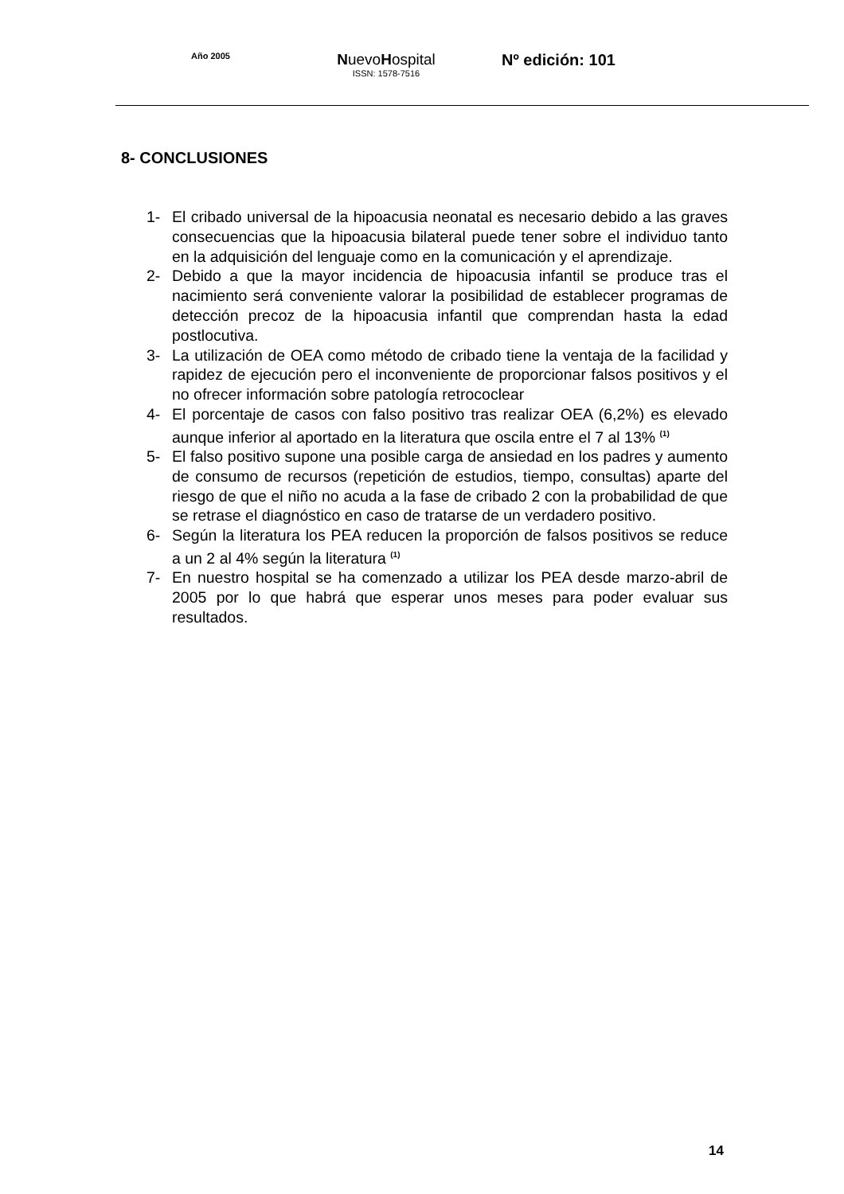Año 2005
NuevoHospital
ISSN: 1578-7516
Nº edición: 101
8- CONCLUSIONES
1- El cribado universal de la hipoacusia neonatal es necesario debido a las graves consecuencias que la hipoacusia bilateral puede tener sobre el individuo tanto en la adquisición del lenguaje como en la comunicación y el aprendizaje.
2- Debido a que la mayor incidencia de hipoacusia infantil se produce tras el nacimiento será conveniente valorar la posibilidad de establecer programas de detección precoz de la hipoacusia infantil que comprendan hasta la edad postlocutiva.
3- La utilización de OEA como método de cribado tiene la ventaja de la facilidad y rapidez de ejecución pero el inconveniente de proporcionar falsos positivos y el no ofrecer información sobre patología retrococlear
4- El porcentaje de casos con falso positivo tras realizar OEA (6,2%) es elevado aunque inferior al aportado en la literatura que oscila entre el 7 al 13% <sup>(1)</sup>
5- El falso positivo supone una posible carga de ansiedad en los padres y aumento de consumo de recursos (repetición de estudios, tiempo, consultas) aparte del riesgo de que el niño no acuda a la fase de cribado 2 con la probabilidad de que se retrase el diagnóstico en caso de tratarse de un verdadero positivo.
6- Según la literatura los PEA reducen la proporción de falsos positivos se reduce a un 2 al 4% según la literatura <sup>(1)</sup>
7- En nuestro hospital se ha comenzado a utilizar los PEA desde marzo-abril de 2005 por lo que habrá que esperar unos meses para poder evaluar sus resultados.
14